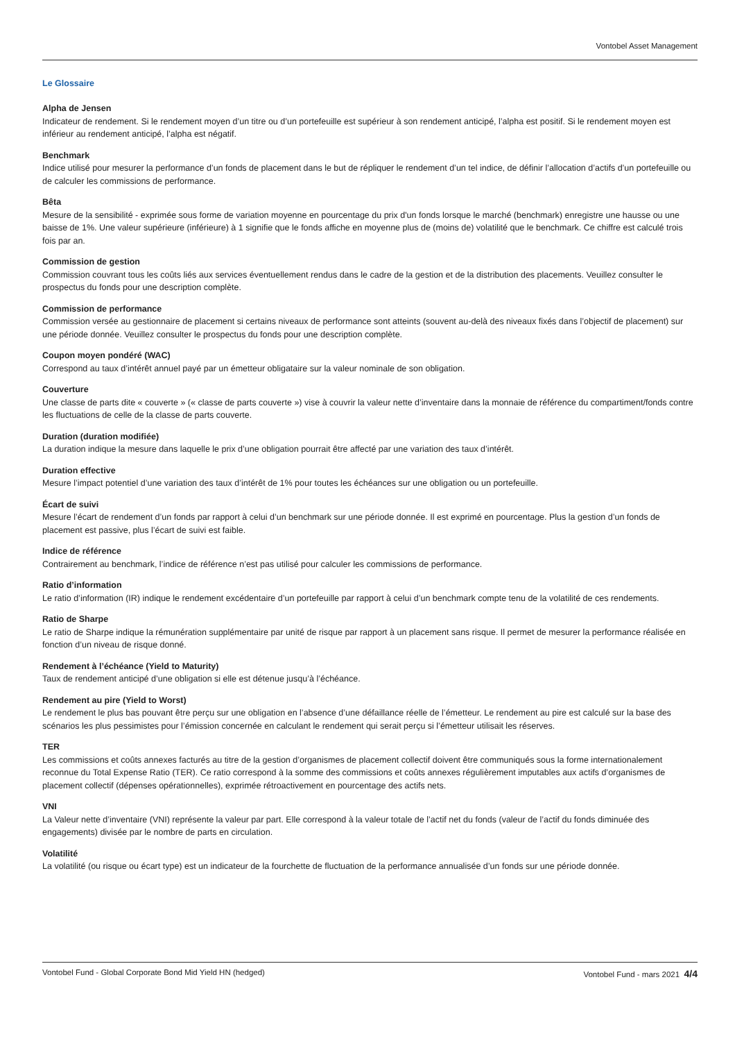Vontobel Asset Management
Le Glossaire
Alpha de Jensen
Indicateur de rendement. Si le rendement moyen d’un titre ou d’un portefeuille est supérieur à son rendement anticipé, l’alpha est positif. Si le rendement moyen est inférieur au rendement anticipé, l’alpha est négatif.
Benchmark
Indice utilisé pour mesurer la performance d’un fonds de placement dans le but de répliquer le rendement d’un tel indice, de définir l’allocation d’actifs d’un portefeuille ou de calculer les commissions de performance.
Bêta
Mesure de la sensibilité - exprimée sous forme de variation moyenne en pourcentage du prix d'un fonds lorsque le marché (benchmark) enregistre une hausse ou une baisse de 1%. Une valeur supérieure (inférieure) à 1 signifie que le fonds affiche en moyenne plus de (moins de) volatilité que le benchmark. Ce chiffre est calculé trois fois par an.
Commission de gestion
Commission couvrant tous les coûts liés aux services éventuellement rendus dans le cadre de la gestion et de la distribution des placements. Veuillez consulter le prospectus du fonds pour une description complète.
Commission de performance
Commission versée au gestionnaire de placement si certains niveaux de performance sont atteints (souvent au-delà des niveaux fixés dans l’objectif de placement) sur une période donnée. Veuillez consulter le prospectus du fonds pour une description complète.
Coupon moyen pondéré (WAC)
Correspond au taux d’intérêt annuel payé par un émetteur obligataire sur la valeur nominale de son obligation.
Couverture
Une classe de parts dite « couverte » (« classe de parts couverte ») vise à couvrir la valeur nette d’inventaire dans la monnaie de référence du compartiment/fonds contre les fluctuations de celle de la classe de parts couverte.
Duration (duration modifiée)
La duration indique la mesure dans laquelle le prix d’une obligation pourrait être affecté par une variation des taux d’intérêt.
Duration effective
Mesure l’impact potentiel d’une variation des taux d’intérêt de 1% pour toutes les échéances sur une obligation ou un portefeuille.
Écart de suivi
Mesure l’écart de rendement d’un fonds par rapport à celui d’un benchmark sur une période donnée. Il est exprimé en pourcentage. Plus la gestion d’un fonds de placement est passive, plus l’écart de suivi est faible.
Indice de référence
Contrairement au benchmark, l’indice de référence n’est pas utilisé pour calculer les commissions de performance.
Ratio d’information
Le ratio d’information (IR) indique le rendement excédentaire d’un portefeuille par rapport à celui d’un benchmark compte tenu de la volatilité de ces rendements.
Ratio de Sharpe
Le ratio de Sharpe indique la rémunération supplémentaire par unité de risque par rapport à un placement sans risque. Il permet de mesurer la performance réalisée en fonction d’un niveau de risque donné.
Rendement à l’échéance (Yield to Maturity)
Taux de rendement anticipé d’une obligation si elle est détenue jusqu’à l’échéance.
Rendement au pire (Yield to Worst)
Le rendement le plus bas pouvant être perçu sur une obligation en l’absence d’une défaillance réelle de l’émetteur. Le rendement au pire est calculé sur la base des scénarios les plus pessimistes pour l’émission concernée en calculant le rendement qui serait perçu si l’émetteur utilisait les réserves.
TER
Les commissions et coûts annexes facturés au titre de la gestion d’organismes de placement collectif doivent être communiqués sous la forme internationalement reconnue du Total Expense Ratio (TER). Ce ratio correspond à la somme des commissions et coûts annexes régulièrement imputables aux actifs d’organismes de placement collectif (dépenses opérationnelles), exprimée rétroactivement en pourcentage des actifs nets.
VNI
La Valeur nette d’inventaire (VNI) représente la valeur par part. Elle correspond à la valeur totale de l’actif net du fonds (valeur de l’actif du fonds diminuée des engagements) divisée par le nombre de parts en circulation.
Volatilité
La volatilité (ou risque ou écart type) est un indicateur de la fourchette de fluctuation de la performance annualisée d’un fonds sur une période donnée.
Vontobel Fund - Global Corporate Bond Mid Yield HN (hedged) Vontobel Fund - mars 2021 4/4